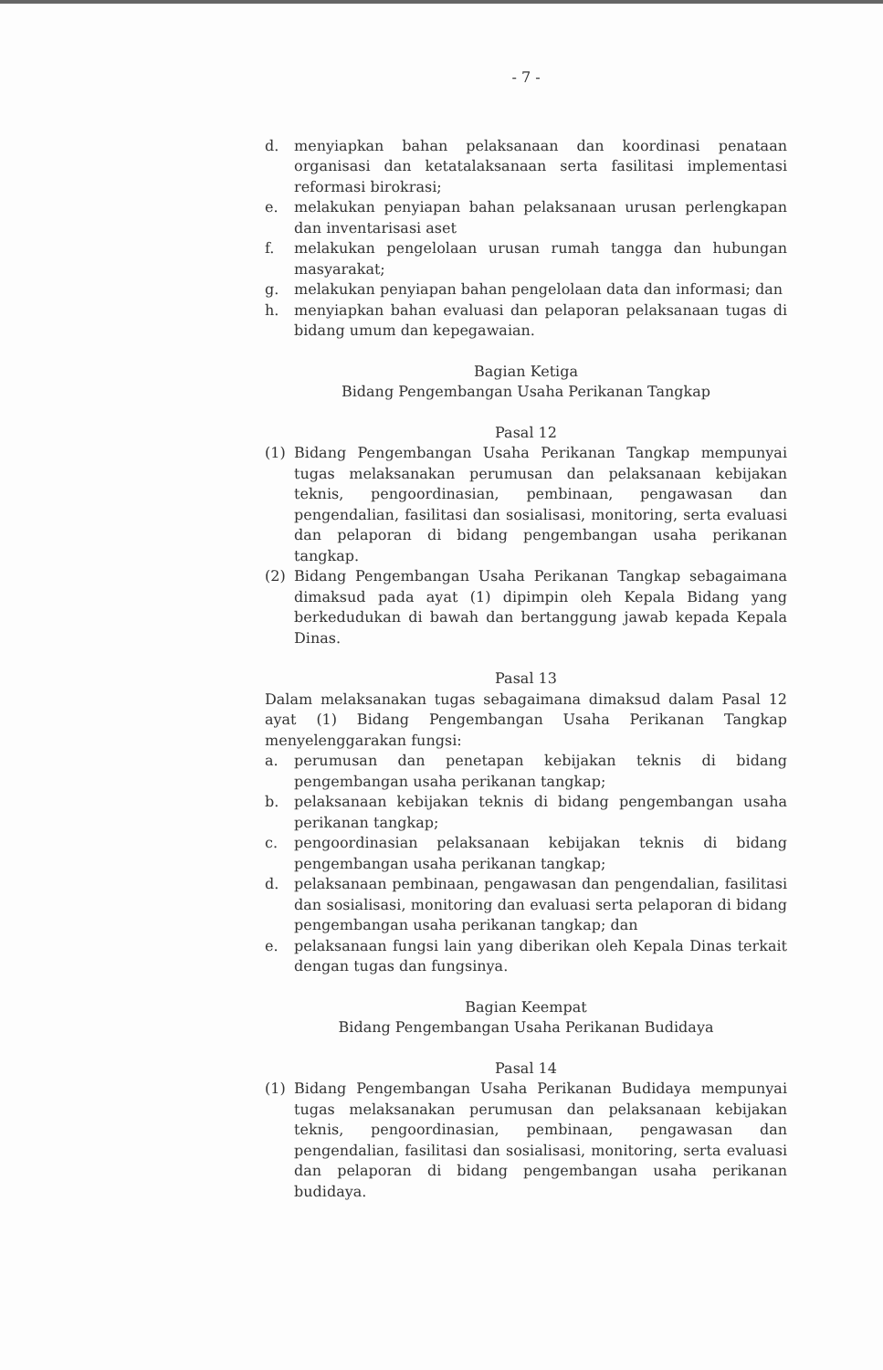- 7 -
d. menyiapkan bahan pelaksanaan dan koordinasi penataan organisasi dan ketatalaksanaan serta fasilitasi implementasi reformasi birokrasi;
e. melakukan penyiapan bahan pelaksanaan urusan perlengkapan dan inventarisasi aset
f. melakukan pengelolaan urusan rumah tangga dan hubungan masyarakat;
g. melakukan penyiapan bahan pengelolaan data dan informasi; dan
h. menyiapkan bahan evaluasi dan pelaporan pelaksanaan tugas di bidang umum dan kepegawaian.
Bagian Ketiga
Bidang Pengembangan Usaha Perikanan Tangkap
Pasal 12
(1) Bidang Pengembangan Usaha Perikanan Tangkap mempunyai tugas melaksanakan perumusan dan pelaksanaan kebijakan teknis, pengoordinasian, pembinaan, pengawasan dan pengendalian, fasilitasi dan sosialisasi, monitoring, serta evaluasi dan pelaporan di bidang pengembangan usaha perikanan tangkap.
(2) Bidang Pengembangan Usaha Perikanan Tangkap sebagaimana dimaksud pada ayat (1) dipimpin oleh Kepala Bidang yang berkedudukan di bawah dan bertanggung jawab kepada Kepala Dinas.
Pasal 13
Dalam melaksanakan tugas sebagaimana dimaksud dalam Pasal 12 ayat (1) Bidang Pengembangan Usaha Perikanan Tangkap menyelenggarakan fungsi:
a. perumusan dan penetapan kebijakan teknis di bidang pengembangan usaha perikanan tangkap;
b. pelaksanaan kebijakan teknis di bidang pengembangan usaha perikanan tangkap;
c. pengoordinasian pelaksanaan kebijakan teknis di bidang pengembangan usaha perikanan tangkap;
d. pelaksanaan pembinaan, pengawasan dan pengendalian, fasilitasi dan sosialisasi, monitoring dan evaluasi serta pelaporan di bidang pengembangan usaha perikanan tangkap; dan
e. pelaksanaan fungsi lain yang diberikan oleh Kepala Dinas terkait dengan tugas dan fungsinya.
Bagian Keempat
Bidang Pengembangan Usaha Perikanan Budidaya
Pasal 14
(1) Bidang Pengembangan Usaha Perikanan Budidaya mempunyai tugas melaksanakan perumusan dan pelaksanaan kebijakan teknis, pengoordinasian, pembinaan, pengawasan dan pengendalian, fasilitasi dan sosialisasi, monitoring, serta evaluasi dan pelaporan di bidang pengembangan usaha perikanan budidaya.